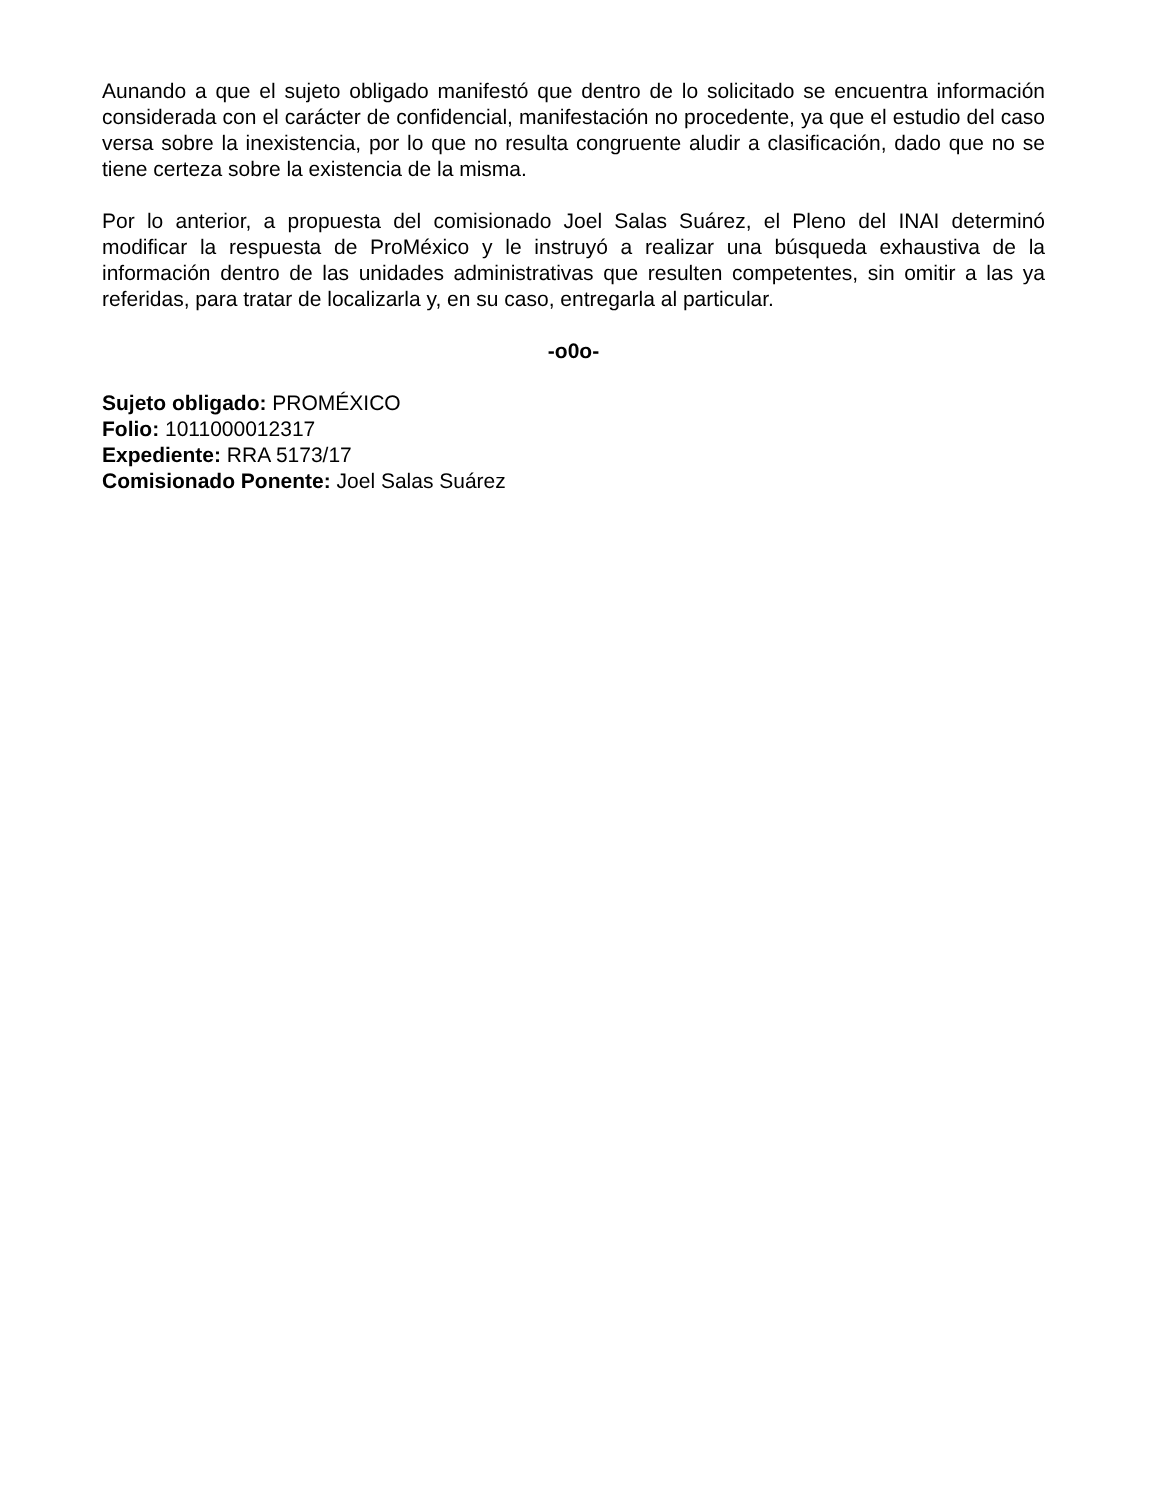Aunando a que el sujeto obligado manifestó que dentro de lo solicitado se encuentra información considerada con el carácter de confidencial, manifestación no procedente, ya que el estudio del caso versa sobre la inexistencia, por lo que no resulta congruente aludir a clasificación, dado que no se tiene certeza sobre la existencia de la misma.
Por lo anterior, a propuesta del comisionado Joel Salas Suárez, el Pleno del INAI determinó modificar la respuesta de ProMéxico y le instruyó a realizar una búsqueda exhaustiva de la información dentro de las unidades administrativas que resulten competentes, sin omitir a las ya referidas, para tratar de localizarla y, en su caso, entregarla al particular.
-o0o-
Sujeto obligado: PROMÉXICO
Folio: 1011000012317
Expediente: RRA 5173/17
Comisionado Ponente: Joel Salas Suárez